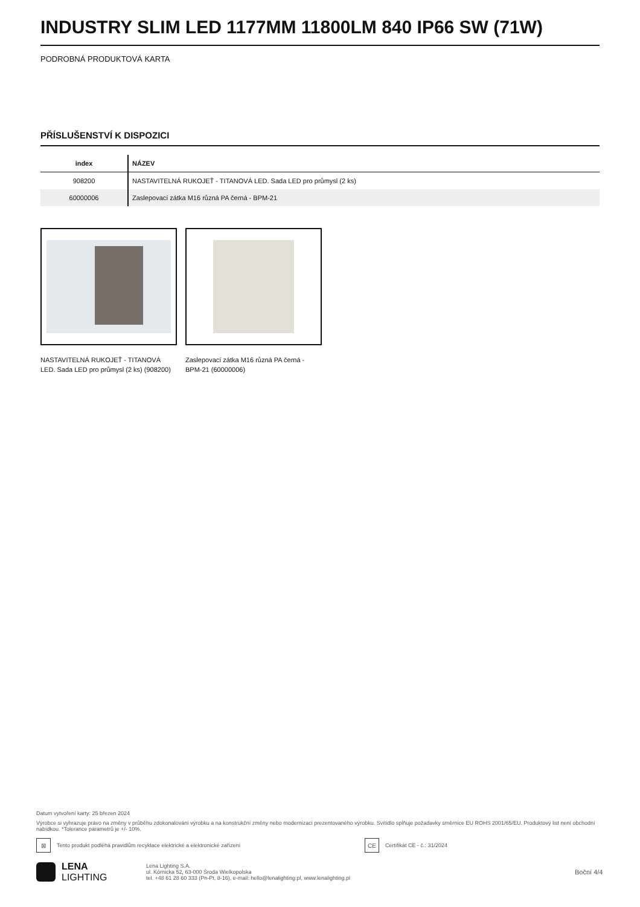INDUSTRY SLIM LED 1177MM 11800LM 840 IP66 SW (71W)
PODROBNÁ PRODUKTOVÁ KARTA
PŘÍSLUŠENSTVÍ K DISPOZICI
| index | NÁZEV |
| --- | --- |
| 908200 | NASTAVITELNÁ RUKOJEŤ - TITANOVÁ LED. Sada LED pro průmysl (2 ks) |
| 60000006 | Zaslepovací zátka M16 různá PA černá - BPM-21 |
NASTAVITELNÁ RUKOJEŤ - TITANOVÁ LED. Sada LED pro průmysl (2 ks) (908200)
Zaslepovací zátka M16 různá PA černá - BPM-21 (60000006)
Datum vytvoření karty: 25 březen 2024
Výrobce si vyhrazuje právo na změny v průběhu zdokonalování výrobku a na konstrukční změny nebo modernizaci prezentovaného výrobku. Svítidlo splňuje požadavky směrnice EU ROHS 2001/65/EU. Produktový list není obchodní nabídkou. *Tolerance parametrů je +/- 10%.
⊠
Tento produkt podléhá pravidlům recyklace elektrické a elektronické zařízení
CE
Certifikát CE - č.: 31/2024
LENA
LIGHTING
Lena Lighting S.A.
ul. Kórnicka 52, 63-000 Środa Wielkopolska
tel. +48 61 28 60 333 (Pn-Pt, 8-16), e-mail: hello@lenalighting.pl, www.lenalighting.pl
Boční 4/4